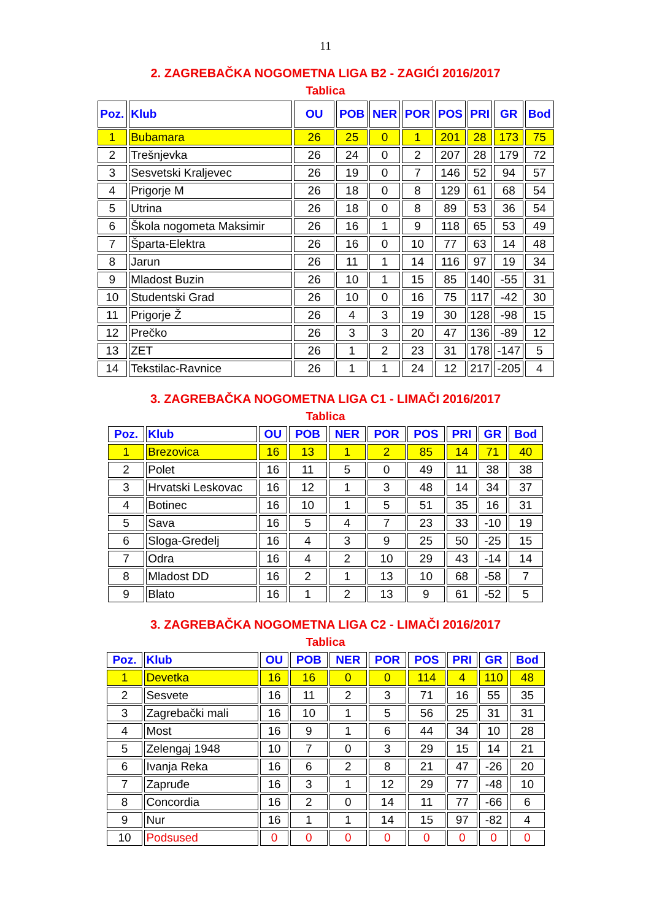11
2. ZAGREBAČKA NOGOMETNA LIGA B2 - ZAGIĆI 2016/2017
Tablica
| Poz. | Klub | OU | POB | NER | POR | POS | PRI | GR | Bod |
| --- | --- | --- | --- | --- | --- | --- | --- | --- | --- |
| 1 | Bubamara | 26 | 25 | 0 | 1 | 201 | 28 | 173 | 75 |
| 2 | Trešnjevka | 26 | 24 | 0 | 2 | 207 | 28 | 179 | 72 |
| 3 | Sesvetski Kraljevec | 26 | 19 | 0 | 7 | 146 | 52 | 94 | 57 |
| 4 | Prigorje M | 26 | 18 | 0 | 8 | 129 | 61 | 68 | 54 |
| 5 | Utrina | 26 | 18 | 0 | 8 | 89 | 53 | 36 | 54 |
| 6 | Škola nogometa Maksimir | 26 | 16 | 1 | 9 | 118 | 65 | 53 | 49 |
| 7 | Šparta-Elektra | 26 | 16 | 0 | 10 | 77 | 63 | 14 | 48 |
| 8 | Jarun | 26 | 11 | 1 | 14 | 116 | 97 | 19 | 34 |
| 9 | Mladost Buzin | 26 | 10 | 1 | 15 | 85 | 140 | -55 | 31 |
| 10 | Studentski Grad | 26 | 10 | 0 | 16 | 75 | 117 | -42 | 30 |
| 11 | Prigorje Ž | 26 | 4 | 3 | 19 | 30 | 128 | -98 | 15 |
| 12 | Prečko | 26 | 3 | 3 | 20 | 47 | 136 | -89 | 12 |
| 13 | ZET | 26 | 1 | 2 | 23 | 31 | 178 | -147 | 5 |
| 14 | Tekstilac-Ravnice | 26 | 1 | 1 | 24 | 12 | 217 | -205 | 4 |
3. ZAGREBAČKA NOGOMETNA LIGA C1 - LIMAČI 2016/2017
Tablica
| Poz. | Klub | OU | POB | NER | POR | POS | PRI | GR | Bod |
| --- | --- | --- | --- | --- | --- | --- | --- | --- | --- |
| 1 | Brezovica | 16 | 13 | 1 | 2 | 85 | 14 | 71 | 40 |
| 2 | Polet | 16 | 11 | 5 | 0 | 49 | 11 | 38 | 38 |
| 3 | Hrvatski Leskovac | 16 | 12 | 1 | 3 | 48 | 14 | 34 | 37 |
| 4 | Botinec | 16 | 10 | 1 | 5 | 51 | 35 | 16 | 31 |
| 5 | Sava | 16 | 5 | 4 | 7 | 23 | 33 | -10 | 19 |
| 6 | Sloga-Gredelj | 16 | 4 | 3 | 9 | 25 | 50 | -25 | 15 |
| 7 | Odra | 16 | 4 | 2 | 10 | 29 | 43 | -14 | 14 |
| 8 | Mladost DD | 16 | 2 | 1 | 13 | 10 | 68 | -58 | 7 |
| 9 | Blato | 16 | 1 | 2 | 13 | 9 | 61 | -52 | 5 |
3. ZAGREBAČKA NOGOMETNA LIGA C2 - LIMAČI 2016/2017
Tablica
| Poz. | Klub | OU | POB | NER | POR | POS | PRI | GR | Bod |
| --- | --- | --- | --- | --- | --- | --- | --- | --- | --- |
| 1 | Devetka | 16 | 16 | 0 | 0 | 114 | 4 | 110 | 48 |
| 2 | Sesvete | 16 | 11 | 2 | 3 | 71 | 16 | 55 | 35 |
| 3 | Zagrebački mali | 16 | 10 | 1 | 5 | 56 | 25 | 31 | 31 |
| 4 | Most | 16 | 9 | 1 | 6 | 44 | 34 | 10 | 28 |
| 5 | Zelengaj 1948 | 10 | 7 | 0 | 3 | 29 | 15 | 14 | 21 |
| 6 | Ivanja Reka | 16 | 6 | 2 | 8 | 21 | 47 | -26 | 20 |
| 7 | Zapruđe | 16 | 3 | 1 | 12 | 29 | 77 | -48 | 10 |
| 8 | Concordia | 16 | 2 | 0 | 14 | 11 | 77 | -66 | 6 |
| 9 | Nur | 16 | 1 | 1 | 14 | 15 | 97 | -82 | 4 |
| 10 | Podsused | 0 | 0 | 0 | 0 | 0 | 0 | 0 | 0 |